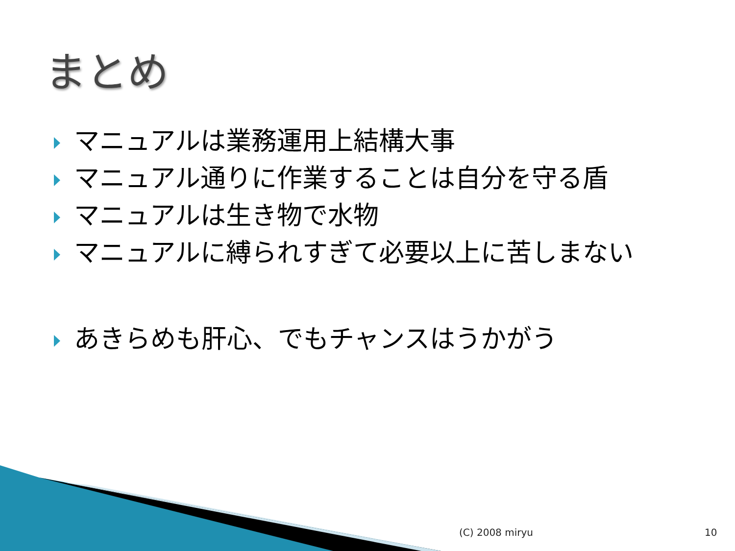まとめ
マニュアルは業務運用上結構大事
マニュアル通りに作業することは自分を守る盾
マニュアルは生き物で水物
マニュアルに縛られすぎて必要以上に苦しまない
あきらめも肝心、でもチャンスはうかがう
(C) 2008 miryu 10